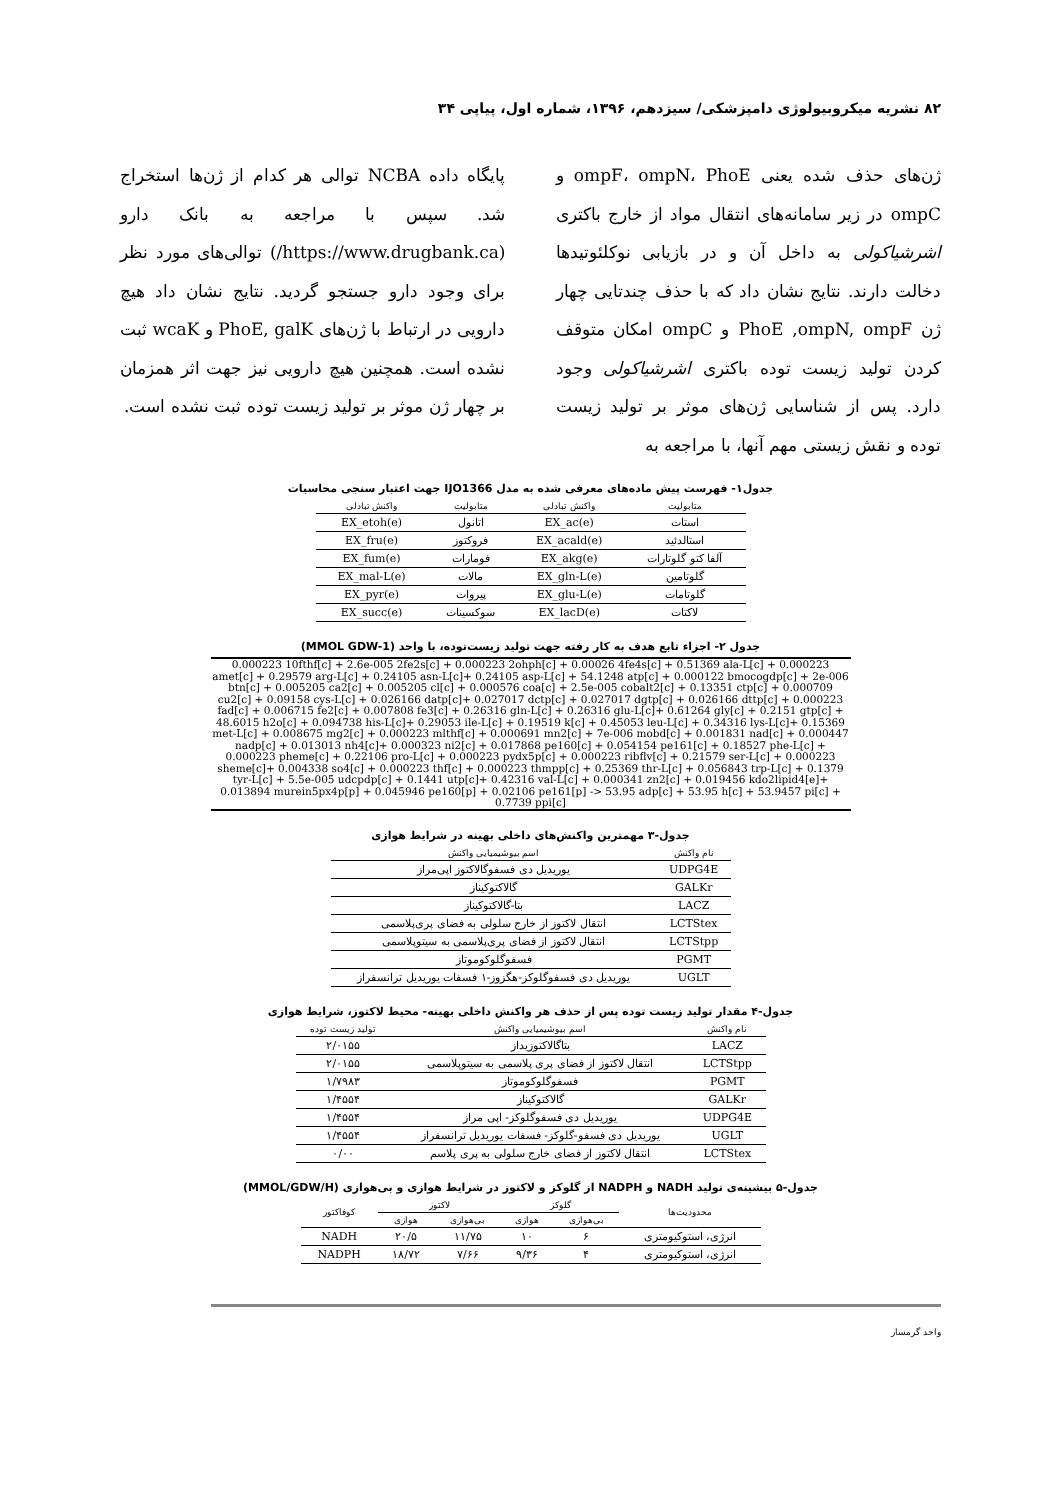۸۲ نشریه میکروبیولوژی دامپزشکی/ سیزدهم، ۱۳۹۶، شماره اول، پیاپی ۳۴
ژن‌های حذف شده یعنی ompF، ompN، PhoE و ompC در زیر سامانه‌های انتقال مواد از خارج باکتری اشرشیاکولی به داخل آن و در بازیابی نوکلئوتیدها دخالت دارند. نتایج نشان داد که با حذف چندتایی چهار ژن PhoE ,ompN, ompF و ompC امکان متوقف کردن تولید زیست توده باکتری اشرشیاکولی وجود دارد. پس از شناسایی ژن‌های موثر بر تولید زیست توده و نقش زیستی مهم آنها، با مراجعه به
پایگاه داده NCBA توالی هر کدام از ژن‌ها استخراج شد. سپس با مراجعه به بانک دارو (https://www.drugbank.ca/) توالی‌های مورد نظر برای وجود دارو جستجو گردید. نتایج نشان داد هیچ دارویی در ارتباط با ژن‌های PhoE, galK و wcaK ثبت نشده است. همچنین هیچ دارویی نیز جهت اثر همزمان بر چهار ژن موثر بر تولید زیست توده ثبت نشده است.
جدول۱- فهرست پیش ماده‌های معرفی شده به مدل IJO1366 جهت اعتبار سنجی محاسبات
| متابولیت | واکنش تبادلی | متابولیت | واکنش تبادلی |
| --- | --- | --- | --- |
| استات | EX_ac(e) | اتانول | EX_etoh(e) |
| استالدئید | EX_acald(e) | فروکتوز | EX_fru(e) |
| آلفا کتو گلوتارات | EX_akg(e) | فومارات | EX_fum(e) |
| گلوتامین | EX_gln-L(e) | مالات | EX_mal-L(e) |
| گلوتامات | EX_glu-L(e) | پیروات | EX_pyr(e) |
| لاکتات | EX_lacD(e) | سوکسینات | EX_succ(e) |
جدول ۲- اجزاء تابع هدف به کار رفته جهت تولید زیست‌توده، با واحد (MMOL GDW-1)
0.000223 10fthf[c] + 2.6e-005 2fe2s[c] + 0.000223 2ohph[c] + 0.00026 4fe4s[c] + 0.51369 ala-L[c] + 0.000223 amet[c] + 0.29579 arg-L[c] + 0.24105 asn-L[c]+ 0.24105 asp-L[c] + 54.1248 atp[c] + 0.000122 bmocogdp[c] + 2e-006 btn[c] + 0.005205 ca2[c] + 0.005205 cl[c] + 0.000576 coa[c] + 2.5e-005 cobalt2[c] + 0.13351 ctp[c] + 0.000709 cu2[c] + 0.09158 cys-L[c] + 0.026166 datp[c]+ 0.027017 dctp[c] + 0.027017 dgtp[c] + 0.026166 dttp[c] + 0.000223 fad[c] + 0.006715 fe2[c] + 0.007808 fe3[c] + 0.26316 gln-L[c] + 0.26316 glu-L[c]+ 0.61264 gly[c] + 0.2151 gtp[c] + 48.6015 h2o[c] + 0.094738 his-L[c]+ 0.29053 ile-L[c] + 0.19519 k[c] + 0.45053 leu-L[c] + 0.34316 lys-L[c]+ 0.15369 met-L[c] + 0.008675 mg2[c] + 0.000223 mlthf[c] + 0.000691 mn2[c] + 7e-006 mobd[c] + 0.001831 nad[c] + 0.000447 nadp[c] + 0.013013 nh4[c]+ 0.000323 ni2[c] + 0.017868 pe160[c] + 0.054154 pe161[c] + 0.18527 phe-L[c] + 0.000223 pheme[c] + 0.22106 pro-L[c] + 0.000223 pydx5p[c] + 0.000223 ribflv[c] + 0.21579 ser-L[c] + 0.000223 sheme[c]+ 0.004338 so4[c] + 0.000223 thf[c] + 0.000223 thmpp[c] + 0.25369 thr-L[c] + 0.056843 trp-L[c] + 0.1379 tyr-L[c] + 5.5e-005 udcpdp[c] + 0.1441 utp[c]+ 0.42316 val-L[c] + 0.000341 zn2[c] + 0.019456 kdo2lipid4[e]+ 0.013894 murein5px4p[p] + 0.045946 pe160[p] + 0.02106 pe161[p] -> 53.95 adp[c] + 53.95 h[c] + 53.9457 pi[c] + 0.7739 ppi[c]
جدول-۳ مهمترین واکنش‌های داخلی بهینه در شرایط هوازی
| نام واکنش | اسم بیوشیمیایی واکنش |
| --- | --- |
| UDPG4E | یوریدیل دی فسفوگالاکتوز اپی‌مراز |
| GALKr | گالاکتوکیناز |
| LACZ | بتا-گالاکتوکیناز |
| LCTStex | انتقال لاکتوز از خارج سلولی به فضای پری‌پلاسمی |
| LCTStpp | انتقال لاکتوز از فضای پری‌پلاسمی به سیتوپلاسمی |
| PGMT | فسفوگلوکوموتاز |
| UGLT | یوریدیل دی فسفوگلوکز-هگزوز-۱ فسفات یوریدیل ترانسفراز |
جدول-۴ مقدار تولید زیست توده پس از حذف هر واکنش داخلی بهینه- محیط لاکتوز، شرایط هوازی
| نام واکنش | اسم بیوشیمیایی واکنش | تولید زیست توده |
| --- | --- | --- |
| LACZ | بتاگالاکتوزیداز | ۲/۰۱۵۵ |
| LCTStpp | انتقال لاکتوز از فضای پری پلاسمی به سیتوپلاسمی | ۲/۰۱۵۵ |
| PGMT | فسفوگلوکوموتاز | ۱/۷۹۸۳ |
| GALKr | گالاکتوکیناز | ۱/۴۵۵۴ |
| UDPG4E | یوریدیل دی فسفوگلوکز- اپی مراز | ۱/۴۵۵۴ |
| UGLT | یوریدیل دی فسفو-گلوکز- فسفات یوریدیل ترانسفراز | ۱/۴۵۵۴ |
| LCTStex | انتقال لاکتوز از فضای خارج سلولی به پری پلاسم | ۰/۰۰ |
جدول-۵ بیشینه‌ی تولید NADH و NADPH از گلوکز و لاکتوز در شرایط هوازی و بی‌هوازی (MMOL/GDW/H)
| محدودیت‌ها | گلوکز | | لاکتوز | | کوفاکتور |
| --- | --- | --- | --- | --- | --- |
| | بی‌هوازی | هوازی | بی‌هوازی | هوازی | |
| انرژی، استوکیومتری | ۶ | ۱۰ | ۱۱/۷۵ | ۲۰/۵ | NADH |
| انرژی، استوکیومتری | ۴ | ۹/۳۶ | ۷/۶۶ | ۱۸/۷۲ | NADPH |
واحد گرمسار